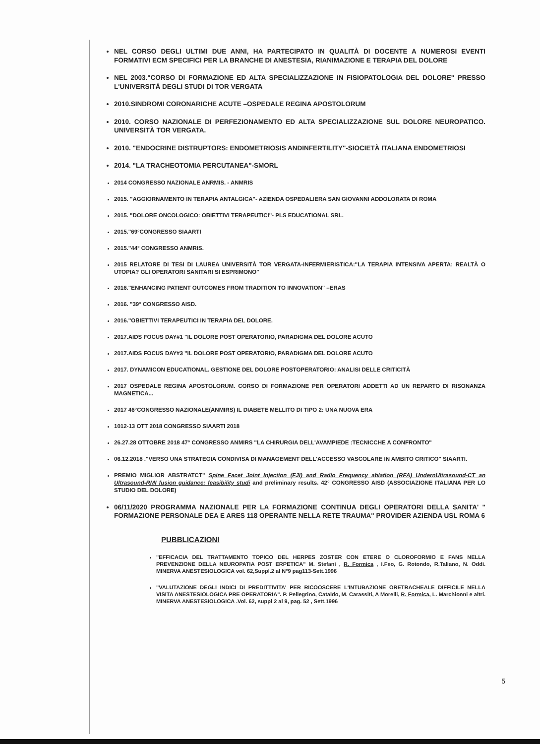NEL CORSO DEGLI ULTIMI DUE ANNI, HA PARTECIPATO IN QUALITÀ DI DOCENTE A NUMEROSI EVENTI FORMATIVI ECM SPECIFICI PER LA BRANCHE DI ANESTESIA, RIANIMAZIONE E TERAPIA DEL DOLORE
NEL 2003."CORSO DI FORMAZIONE ED ALTA SPECIALIZZAZIONE IN FISIOPATOLOGIA DEL DOLORE" PRESSO L'UNIVERSITÀ DEGLI STUDI DI TOR VERGATA
2010.SINDROMI CORONARICHE ACUTE –OSPEDALE REGINA APOSTOLORUM
2010. CORSO NAZIONALE DI PERFEZIONAMENTO ED ALTA SPECIALIZZAZIONE SUL DOLORE NEUROPATICO. UNIVERSITÀ TOR VERGATA.
2010. "ENDOCRINE DISTRUPTORS: ENDOMETRIOSIS ANDINFERTILITY"-SIOCIETÀ ITALIANA ENDOMETRIOSI
2014. "LA TRACHEOTOMIA PERCUTANEA"-SMORL
2014 CONGRESSO NAZIONALE ANRMIS. - ANMRIS
2015. "AGGIORNAMENTO IN TERAPIA ANTALGICA"- AZIENDA OSPEDALIERA SAN GIOVANNI ADDOLORATA DI ROMA
2015. "DOLORE ONCOLOGICO: OBIETTIVI TERAPEUTICI"- PLS EDUCATIONAL SRL.
2015."69°CONGRESSO SIAARTI
2015."44° CONGRESSO ANMRIS.
2015 RELATORE DI TESI DI LAUREA UNIVERSITÀ TOR VERGATA-INFERMIERISTICA:"LA TERAPIA INTENSIVA APERTA: REALTÀ O UTOPIA? GLI OPERATORI SANITARI SI ESPRIMONO"
2016."ENHANCING PATIENT OUTCOMES FROM TRADITION TO INNOVATION" –ERAS
2016. "39° CONGRESSO AISD.
2016."OBIETTIVI TERAPEUTICI IN TERAPIA DEL DOLORE.
2017.AIDS FOCUS DAY#1 "IL DOLORE POST OPERATORIO, PARADIGMA DEL DOLORE ACUTO
2017.AIDS FOCUS DAY#3 "IL DOLORE POST OPERATORIO, PARADIGMA DEL DOLORE ACUTO
2017. DYNAMICON EDUCATIONAL. GESTIONE DEL DOLORE POSTOPERATORIO: ANALISI DELLE CRITICITÀ
2017 OSPEDALE REGINA APOSTOLORUM. CORSO DI FORMAZIONE PER OPERATORI ADDETTI AD UN REPARTO DI RISONANZA MAGNETICA...
2017 46°CONGRESSO NAZIONALE(ANMIRS) IL DIABETE MELLITO DI TIPO 2: UNA NUOVA ERA
1012-13 OTT 2018 CONGRESSO SIAARTI 2018
26.27.28 OTTOBRE 2018 47° CONGRESSO ANMIRS "LA CHIRURGIA DELL'AVAMPIEDE :TECNICCHE A CONFRONTO"
06.12.2018 ."VERSO UNA STRATEGIA CONDIVISA DI MANAGEMENT DELL'ACCESSO VASCOLARE IN AMBITO CRITICO" SIAARTI.
PREMIO MIGLIOR ABSTRATCT" Spine Facet Joint Injection (FJI) and Radio Frequency ablation (RFA) UndernUltrasound-CT an Ultrasound-RMI fusion guidance: feasibility studi and preliminary results. 42° CONGRESSO AISD (ASSOCIAZIONE ITALIANA PER LO STUDIO DEL DOLORE)
06/11/2020 PROGRAMMA NAZIONALE PER LA FORMAZIONE CONTINUA DEGLI OPERATORI DELLA SANITA' " FORMAZIONE PERSONALE DEA E ARES 118 OPERANTE NELLA RETE TRAUMA" PROVIDER AZIENDA USL ROMA 6
PUBBLICAZIONI
"EFFICACIA DEL TRATTAMENTO TOPICO DEL HERPES ZOSTER CON ETERE O CLOROFORMIO E FANS NELLA PREVENZIONE DELLA NEUROPATIA POST ERPETICA" M. Stefani , R. Formica , I.Feo, G. Rotondo, R.Taliano, N. Oddi. MINERVA ANESTESIOLOGICA vol. 62,Suppl.2 al N°9 pag113-Sett.1996
"VALUTAZIONE DEGLI INDICI DI PREDITTIVITA' PER RICOOSCERE L'INTUBAZIONE ORETRACHEALE DIFFICILE NELLA VISITA ANESTESIOLOGICA PRE OPERATORIA". P. Pellegrino, Cataldo, M. Carassiti, A Morelli, R. Formica, L. Marchionni e altri. MINERVA ANESTESIOLOGICA .Vol. 62, suppl 2 al 9, pag. 52 , Sett.1996
5